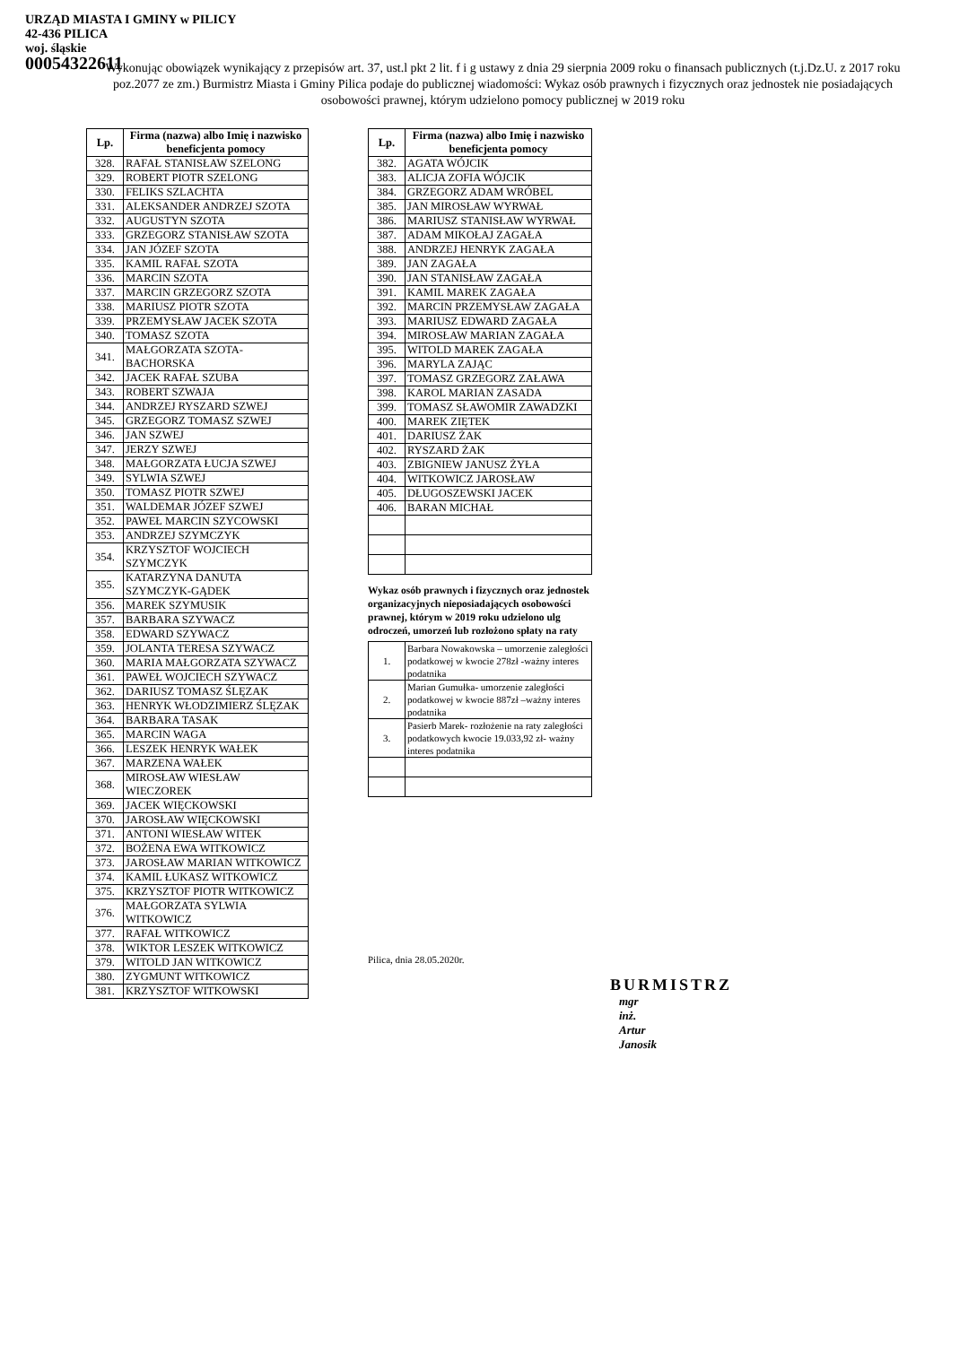URZĄD MIASTA I GMINY w PILICY
42-436 PILICA
woj. śląskie
00054322611
Wykonując obowiązek wynikający z przepisów art. 37, ust.l pkt 2 lit. f i g ustawy z dnia 29 sierpnia 2009 roku o finansach publicznych (t.j.Dz.U. z 2017 roku poz.2077 ze zm.) Burmistrz Miasta i Gminy Pilica podaje do publicznej wiadomości: Wykaz osób prawnych i fizycznych oraz jednostek nie posiadających osobowości prawnej, którym udzielono pomocy publicznej w 2019 roku
| Lp. | Firma (nazwa) albo Imię i nazwisko beneficjenta pomocy |
| --- | --- |
| 328. | RAFAŁ STANISŁAW SZELONG |
| 329. | ROBERT PIOTR SZELONG |
| 330. | FELIKS SZLACHTA |
| 331. | ALEKSANDER ANDRZEJ SZOTA |
| 332. | AUGUSTYN SZOTA |
| 333. | GRZEGORZ STANISŁAW SZOTA |
| 334. | JAN JÓZEF SZOTA |
| 335. | KAMIL RAFAŁ SZOTA |
| 336. | MARCIN SZOTA |
| 337. | MARCIN GRZEGORZ SZOTA |
| 338. | MARIUSZ PIOTR SZOTA |
| 339. | PRZEMYSŁAW JACEK SZOTA |
| 340. | TOMASZ SZOTA |
| 341. | MAŁGORZATA SZOTA-BACHORSKA |
| 342. | JACEK RAFAŁ SZUBA |
| 343. | ROBERT SZWAJA |
| 344. | ANDRZEJ RYSZARD SZWEJ |
| 345. | GRZEGORZ TOMASZ SZWEJ |
| 346. | JAN SZWEJ |
| 347. | JERZY SZWEJ |
| 348. | MAŁGORZATA ŁUCJA SZWEJ |
| 349. | SYLWIA SZWEJ |
| 350. | TOMASZ PIOTR SZWEJ |
| 351. | WALDEMAR JÓZEF SZWEJ |
| 352. | PAWEŁ MARCIN SZYCOWSKI |
| 353. | ANDRZEJ SZYMCZYK |
| 354. | KRZYSZTOF WOJCIECH SZYMCZYK |
| 355. | KATARZYNA DANUTA SZYMCZYK-GĄDEK |
| 356. | MAREK SZYMUSIK |
| 357. | BARBARA SZYWACZ |
| 358. | EDWARD SZYWACZ |
| 359. | JOLANTA TERESA SZYWACZ |
| 360. | MARIA MAŁGORZATA SZYWACZ |
| 361. | PAWEŁ WOJCIECH SZYWACZ |
| 362. | DARIUSZ TOMASZ ŚLĘZAK |
| 363. | HENRYK WŁODZIMIERZ ŚLĘZAK |
| 364. | BARBARA TASAK |
| 365. | MARCIN WAGA |
| 366. | LESZEK HENRYK WAŁEK |
| 367. | MARZENA WAŁEK |
| 368. | MIROSŁAW WIESŁAW WIECZOREK |
| 369. | JACEK WIĘCKOWSKI |
| 370. | JAROSŁAW WIĘCKOWSKI |
| 371. | ANTONI WIESŁAW WITEK |
| 372. | BOŻENA EWA WITKOWICZ |
| 373. | JAROSŁAW MARIAN WITKOWICZ |
| 374. | KAMIL ŁUKASZ WITKOWICZ |
| 375. | KRZYSZTOF PIOTR WITKOWICZ |
| 376. | MAŁGORZATA SYLWIA WITKOWICZ |
| 377. | RAFAŁ WITKOWICZ |
| 378. | WIKTOR LESZEK WITKOWICZ |
| 379. | WITOLD JAN WITKOWICZ |
| 380. | ZYGMUNT WITKOWICZ |
| 381. | KRZYSZTOF WITKOWSKI |
| Lp. | Firma (nazwa) albo Imię i nazwisko beneficjenta pomocy |
| --- | --- |
| 382. | AGATA WÓJCIK |
| 383. | ALICJA ZOFIA WÓJCIK |
| 384. | GRZEGORZ ADAM WRÓBEL |
| 385. | JAN MIROSŁAW WYRWAŁ |
| 386. | MARIUSZ STANISŁAW WYRWAŁ |
| 387. | ADAM MIKOŁAJ ZAGAŁA |
| 388. | ANDRZEJ HENRYK ZAGAŁA |
| 389. | JAN ZAGAŁA |
| 390. | JAN STANISŁAW ZAGAŁA |
| 391. | KAMIL MAREK ZAGAŁA |
| 392. | MARCIN PRZEMYSŁAW ZAGAŁA |
| 393. | MARIUSZ EDWARD ZAGAŁA |
| 394. | MIROSŁAW MARIAN ZAGAŁA |
| 395. | WITOLD MAREK ZAGAŁA |
| 396. | MARYLA ZAJĄC |
| 397. | TOMASZ GRZEGORZ ZAŁAWA |
| 398. | KAROL MARIAN ZASADA |
| 399. | TOMASZ SŁAWOMIR ZAWADZKI |
| 400. | MAREK ZIĘTEK |
| 401. | DARIUSZ ŻAK |
| 402. | RYSZARD ŻAK |
| 403. | ZBIGNIEW JANUSZ ŻYŁA |
| 404. | WITKOWICZ JAROSŁAW |
| 405. | DŁUGOSZEWSKI JACEK |
| 406. | BARAN MICHAŁ |
Wykaz osób prawnych i fizycznych oraz jednostek organizacyjnych nieposiadających osobowości prawnej, którym w 2019 roku udzielono ulg odroczeń, umorzeń lub rozłożono spłaty na raty
| 1. | Barbara Nowakowska – umorzenie zaległości podatkowej w kwocie 278zł -ważny interes podatnika |
| 2. | Marian Gumułka- umorzenie zaległości podatkowej w kwocie 887zł –ważny interes podatnika |
| 3. | Pasierb Marek- rozłożenie na raty zaległości podatkowych kwocie 19.033,92 zł- ważny interes podatnika |
Pilica, dnia 28.05.2020r.
BURMISTRZ
mgr inż. Artur Janosik